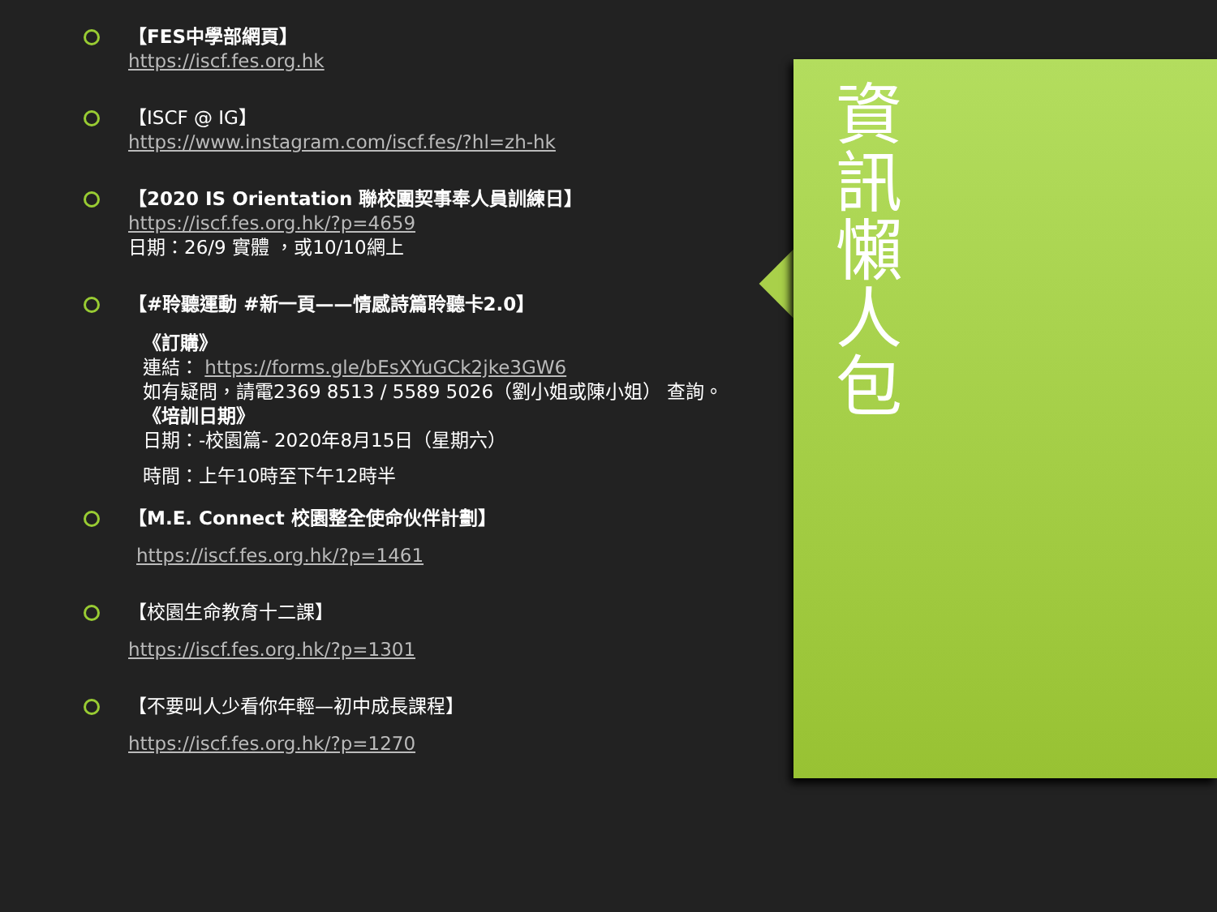【FES中學部網頁】
https://iscf.fes.org.hk
【ISCF @ IG】
https://www.instagram.com/iscf.fes/?hl=zh-hk
【2020 IS Orientation 聯校團契事奉人員訓練日】
https://iscf.fes.org.hk/?p=4659
日期：26/9 實體 ，或10/10網上
【#聆聽運動 #新一頁——情感詩篇聆聽卡2.0】
《訂購》
連結： https://forms.gle/bEsXYuGCk2jke3GW6
如有疑問，請電2369 8513 / 5589 5026（劉小姐或陳小姐） 查詢。
《培訓日期》
日期：-校園篇- 2020年8月15日（星期六）
時間：上午10時至下午12時半
【M.E. Connect 校園整全使命伙伴計劃】
https://iscf.fes.org.hk/?p=1461
【校園生命教育十二課】
https://iscf.fes.org.hk/?p=1301
【不要叫人少看你年輕—初中成長課程】
https://iscf.fes.org.hk/?p=1270
資訊懶人包